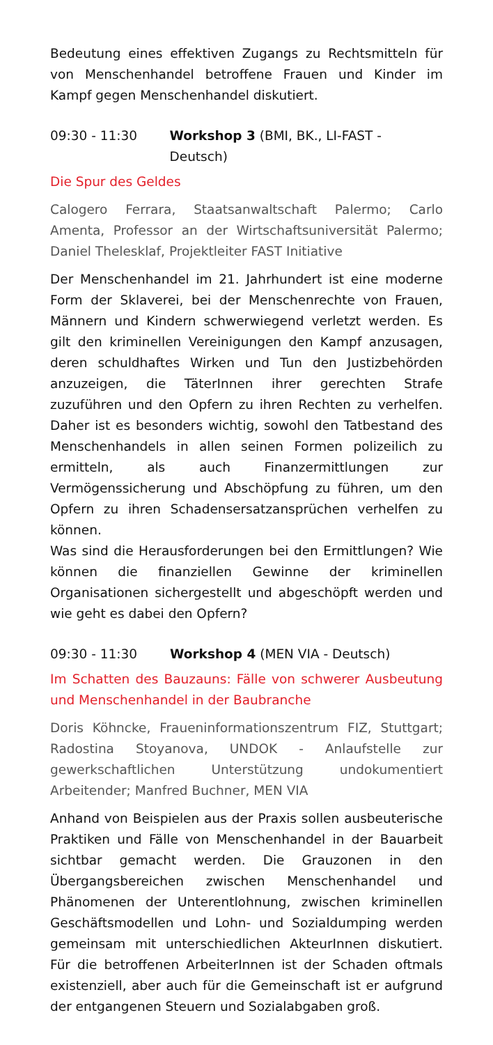Bedeutung eines effektiven Zugangs zu Rechtsmitteln für von Menschenhandel betroffene Frauen und Kinder im Kampf gegen Menschenhandel diskutiert.
09:30 - 11:30 Workshop 3 (BMI, BK., LI-FAST - Deutsch)
Die Spur des Geldes
Calogero Ferrara, Staatsanwaltschaft Palermo; Carlo Amenta, Professor an der Wirtschaftsuniversität Palermo; Daniel Thelesklaf, Projektleiter FAST Initiative
Der Menschenhandel im 21. Jahrhundert ist eine moderne Form der Sklaverei, bei der Menschenrechte von Frauen, Männern und Kindern schwerwiegend verletzt werden. Es gilt den kriminellen Vereinigungen den Kampf anzusagen, deren schuldhaftes Wirken und Tun den Justizbehörden anzuzeigen, die TäterInnen ihrer gerechten Strafe zuzuführen und den Opfern zu ihren Rechten zu verhelfen. Daher ist es besonders wichtig, sowohl den Tatbestand des Menschenhandels in allen seinen Formen polizeilich zu ermitteln, als auch Finanzermittlungen zur Vermögenssicherung und Abschöpfung zu führen, um den Opfern zu ihren Schadensersatzansprüchen verhelfen zu können.
Was sind die Herausforderungen bei den Ermittlungen? Wie können die finanziellen Gewinne der kriminellen Organisationen sichergestellt und abgeschöpft werden und wie geht es dabei den Opfern?
09:30 - 11:30 Workshop 4 (MEN VIA - Deutsch)
Im Schatten des Bauzauns: Fälle von schwerer Ausbeutung und Menschenhandel in der Baubranche
Doris Köhncke, Fraueninformationszentrum FIZ, Stuttgart; Radostina Stoyanova, UNDOK - Anlaufstelle zur gewerkschaftlichen Unterstützung undokumentiert Arbeitender; Manfred Buchner, MEN VIA
Anhand von Beispielen aus der Praxis sollen ausbeuterische Praktiken und Fälle von Menschenhandel in der Bauarbeit sichtbar gemacht werden. Die Grauzonen in den Übergangsbereichen zwischen Menschenhandel und Phänomenen der Unterentlohnung, zwischen kriminellen Geschäftsmodellen und Lohn- und Sozialdumping werden gemeinsam mit unterschiedlichen AkteurInnen diskutiert. Für die betroffenen ArbeiterInnen ist der Schaden oftmals existenziell, aber auch für die Gemeinschaft ist er aufgrund der entgangenen Steuern und Sozialabgaben groß.